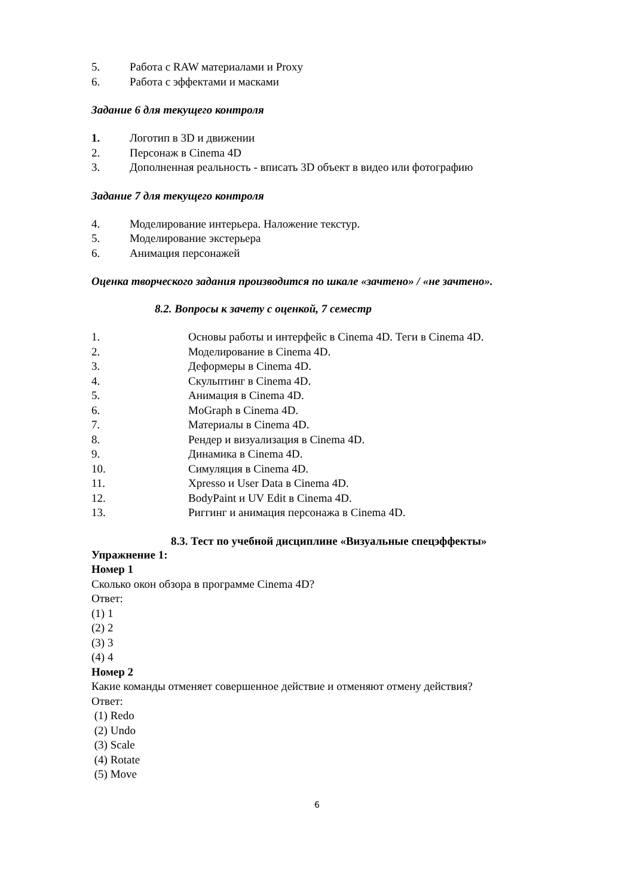5. Работа с RAW материалами и Proxy
6. Работа с эффектами и масками
Задание 6 для текущего контроля
1. Логотип в 3D и движении
2. Персонаж в Cinema 4D
3. Дополненная реальность - вписать 3D объект в видео или фотографию
Задание 7 для текущего контроля
4. Моделирование интерьера. Наложение текстур.
5. Моделирование экстерьера
6. Анимация персонажей
Оценка творческого задания производится по шкале «зачтено» / «не зачтено».
8.2. Вопросы к зачету с оценкой, 7 семестр
1. Основы работы и интерфейс в Cinema 4D. Теги в Cinema 4D.
2. Моделирование в Cinema 4D.
3. Деформеры в Cinema 4D.
4. Скульптинг в Cinema 4D.
5. Анимация в Cinema 4D.
6. MoGraph в Cinema 4D.
7. Материалы в Cinema 4D.
8. Рендер и визуализация в Cinema 4D.
9. Динамика в Cinema 4D.
10. Симуляция в Cinema 4D.
11. Xpresso и User Data в Cinema 4D.
12. BodyPaint и UV Edit в Cinema 4D.
13. Риггинг и анимация персонажа в Cinema 4D.
8.3. Тест по учебной дисциплине «Визуальные спецэффекты»
Упражнение 1:
Номер 1
Сколько окон обзора в программе Cinema 4D?
Ответ:
(1) 1
(2) 2
(3) 3
(4) 4
Номер 2
Какие команды отменяет совершенное действие и отменяют отмену действия?
Ответ:
(1) Redo
(2) Undo
(3) Scale
(4) Rotate
(5) Move
6